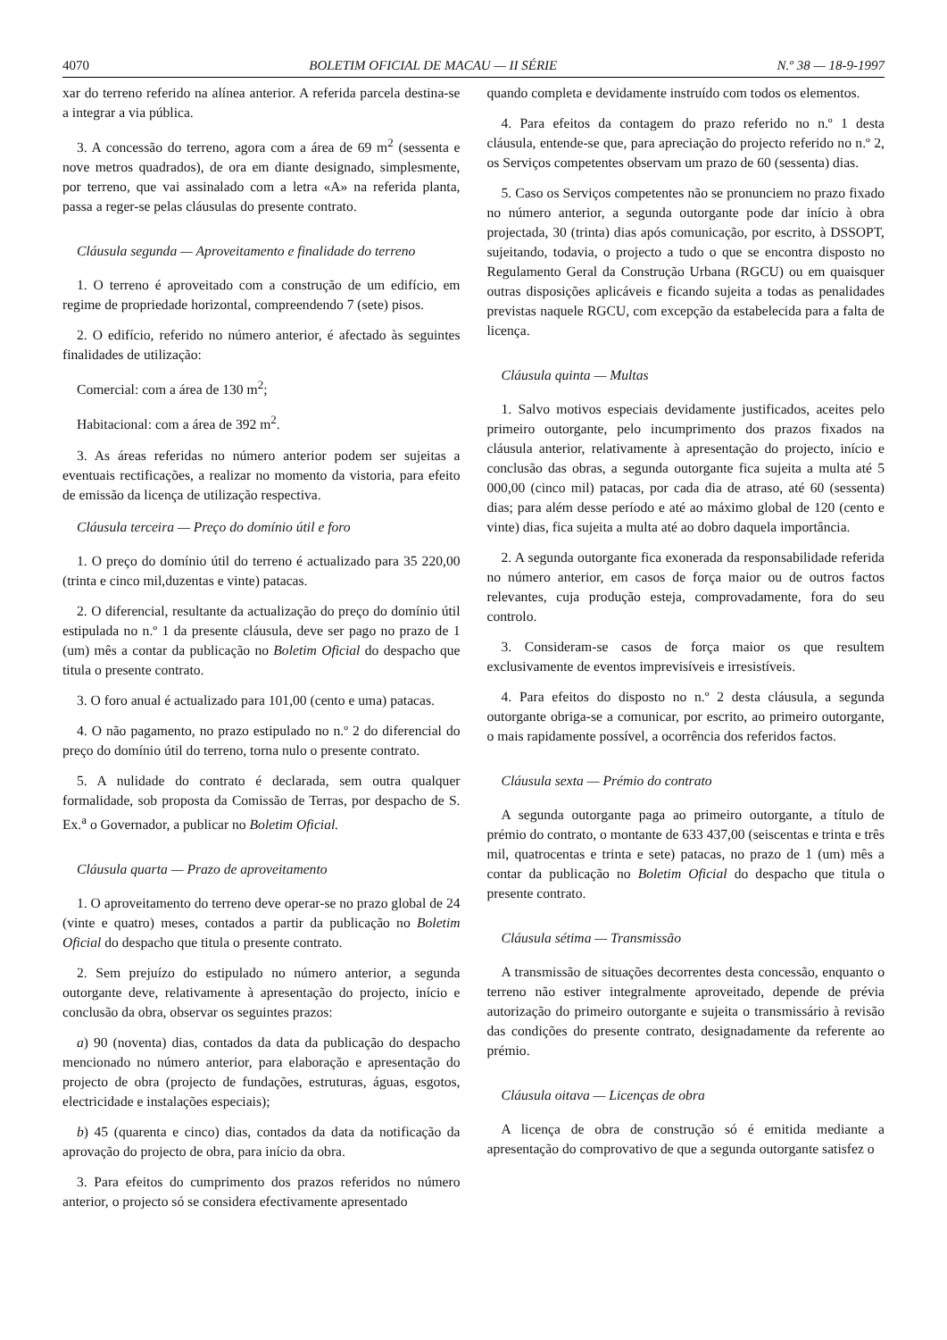4070 BOLETIM OFICIAL DE MACAU — II SÉRIE N.º 38 — 18-9-1997
xar do terreno referido na alínea anterior. A referida parcela destina-se a integrar a via pública.
3. A concessão do terreno, agora com a área de 69 m<sup>2</sup> (sessenta e nove metros quadrados), de ora em diante designado, simplesmente, por terreno, que vai assinalado com a letra «A» na referida planta, passa a reger-se pelas cláusulas do presente contrato.
Cláusula segunda — Aproveitamento e finalidade do terreno
1. O terreno é aproveitado com a construção de um edifício, em regime de propriedade horizontal, compreendendo 7 (sete) pisos.
2. O edifício, referido no número anterior, é afectado às seguintes finalidades de utilização:
Comercial: com a área de 130 m<sup>2</sup>;
Habitacional: com a área de 392 m<sup>2</sup>.
3. As áreas referidas no número anterior podem ser sujeitas a eventuais rectificações, a realizar no momento da vistoria, para efeito de emissão da licença de utilização respectiva.
Cláusula terceira — Preço do domínio útil e foro
1. O preço do domínio útil do terreno é actualizado para 35 220,00 (trinta e cinco mil,duzentas e vinte) patacas.
2. O diferencial, resultante da actualização do preço do domínio útil estipulada no n.º 1 da presente cláusula, deve ser pago no prazo de 1 (um) mês a contar da publicação no Boletim Oficial do despacho que titula o presente contrato.
3. O foro anual é actualizado para 101,00 (cento e uma) patacas.
4. O não pagamento, no prazo estipulado no n.º 2 do diferencial do preço do domínio útil do terreno, torna nulo o presente contrato.
5. A nulidade do contrato é declarada, sem outra qualquer formalidade, sob proposta da Comissão de Terras, por despacho de S. Ex.<sup>a</sup> o Governador, a publicar no Boletim Oficial.
Cláusula quarta — Prazo de aproveitamento
1. O aproveitamento do terreno deve operar-se no prazo global de 24 (vinte e quatro) meses, contados a partir da publicação no Boletim Oficial do despacho que titula o presente contrato.
2. Sem prejuízo do estipulado no número anterior, a segunda outorgante deve, relativamente à apresentação do projecto, início e conclusão da obra, observar os seguintes prazos:
a) 90 (noventa) dias, contados da data da publicação do despacho mencionado no número anterior, para elaboração e apresentação do projecto de obra (projecto de fundações, estruturas, águas, esgotos, electricidade e instalações especiais);
b) 45 (quarenta e cinco) dias, contados da data da notificação da aprovação do projecto de obra, para início da obra.
3. Para efeitos do cumprimento dos prazos referidos no número anterior, o projecto só se considera efectivamente apresentado
quando completa e devidamente instruído com todos os elementos.
4. Para efeitos da contagem do prazo referido no n.º 1 desta cláusula, entende-se que, para apreciação do projecto referido no n.º 2, os Serviços competentes observam um prazo de 60 (sessenta) dias.
5. Caso os Serviços competentes não se pronunciem no prazo fixado no número anterior, a segunda outorgante pode dar início à obra projectada, 30 (trinta) dias após comunicação, por escrito, à DSSOPT, sujeitando, todavia, o projecto a tudo o que se encontra disposto no Regulamento Geral da Construção Urbana (RGCU) ou em quaisquer outras disposições aplicáveis e ficando sujeita a todas as penalidades previstas naquele RGCU, com excepção da estabelecida para a falta de licença.
Cláusula quinta — Multas
1. Salvo motivos especiais devidamente justificados, aceites pelo primeiro outorgante, pelo incumprimento dos prazos fixados na cláusula anterior, relativamente à apresentação do projecto, início e conclusão das obras, a segunda outorgante fica sujeita a multa até 5 000,00 (cinco mil) patacas, por cada dia de atraso, até 60 (sessenta) dias; para além desse período e até ao máximo global de 120 (cento e vinte) dias, fica sujeita a multa até ao dobro daquela importância.
2. A segunda outorgante fica exonerada da responsabilidade referida no número anterior, em casos de força maior ou de outros factos relevantes, cuja produção esteja, comprovadamente, fora do seu controlo.
3. Consideram-se casos de força maior os que resultem exclusivamente de eventos imprevisíveis e irresistíveis.
4. Para efeitos do disposto no n.º 2 desta cláusula, a segunda outorgante obriga-se a comunicar, por escrito, ao primeiro outorgante, o mais rapidamente possível, a ocorrência dos referidos factos.
Cláusula sexta — Prémio do contrato
A segunda outorgante paga ao primeiro outorgante, a título de prémio do contrato, o montante de 633 437,00 (seiscentas e trinta e três mil, quatrocentas e trinta e sete) patacas, no prazo de 1 (um) mês a contar da publicação no Boletim Oficial do despacho que titula o presente contrato.
Cláusula sétima — Transmissão
A transmissão de situações decorrentes desta concessão, enquanto o terreno não estiver integralmente aproveitado, depende de prévia autorização do primeiro outorgante e sujeita o transmissário à revisão das condições do presente contrato, designadamente da referente ao prémio.
Cláusula oitava — Licenças de obra
A licença de obra de construção só é emitida mediante a apresentação do comprovativo de que a segunda outorgante satisfez o